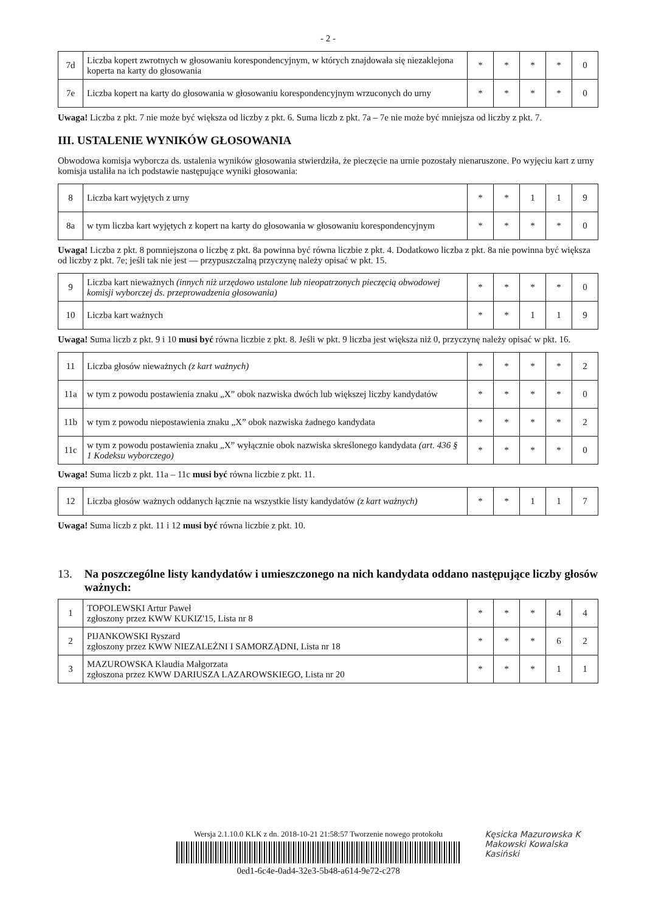- 2 -
| 7d | Liczba kopert zwrotnych w głosowaniu korespondencyjnym, w których znajdowała się niezaklejona koperta na karty do głosowania | * | * | * | * | 0 |
| 7e | Liczba kopert na karty do głosowania w głosowaniu korespondencyjnym wrzuconych do urny | * | * | * | * | 0 |
Uwaga! Liczba z pkt. 7 nie może być większa od liczby z pkt. 6. Suma liczb z pkt. 7a – 7e nie może być mniejsza od liczby z pkt. 7.
III. USTALENIE WYNIKÓW GŁOSOWANIA
Obwodowa komisja wyborcza ds. ustalenia wyników głosowania stwierdziła, że pieczęcie na urnie pozostały nienaruszone. Po wyjęciu kart z urny komisja ustaliła na ich podstawie następujące wyniki głosowania:
| 8 | Liczba kart wyjętych z urny | * | * | 1 | 1 | 9 |
| 8a | w tym liczba kart wyjętych z kopert na karty do głosowania w głosowaniu korespondencyjnym | * | * | * | * | 0 |
Uwaga! Liczba z pkt. 8 pomniejszona o liczbę z pkt. 8a powinna być równa liczbie z pkt. 4. Dodatkowo liczba z pkt. 8a nie powinna być większa od liczby z pkt. 7e; jeśli tak nie jest — przypuszczalną przyczynę należy opisać w pkt. 15.
| 9 | Liczba kart nieważnych (innych niż urzędowo ustalone lub nieopatrzonych pieczęcią obwodowej komisji wyborczej ds. przeprowadzenia głosowania) | * | * | * | * | 0 |
| 10 | Liczba kart ważnych | * | * | 1 | 1 | 9 |
Uwaga! Suma liczb z pkt. 9 i 10 musi być równa liczbie z pkt. 8. Jeśli w pkt. 9 liczba jest większa niż 0, przyczynę należy opisać w pkt. 16.
| 11 | Liczba głosów nieważnych (z kart ważnych) | * | * | * | * | 2 |
| 11a | w tym z powodu postawienia znaku „X” obok nazwiska dwóch lub większej liczby kandydatów | * | * | * | * | 0 |
| 11b | w tym z powodu niepostawienia znaku „X” obok nazwiska żadnego kandydata | * | * | * | * | 2 |
| 11c | w tym z powodu postawienia znaku „X” wyłącznie obok nazwiska skreślonego kandydata (art. 436 § 1 Kodeksu wyborczego) | * | * | * | * | 0 |
Uwaga! Suma liczb z pkt. 11a – 11c musi być równa liczbie z pkt. 11.
| 12 | Liczba głosów ważnych oddanych łącznie na wszystkie listy kandydatów (z kart ważnych) | * | * | 1 | 1 | 7 |
Uwaga! Suma liczb z pkt. 11 i 12 musi być równa liczbie z pkt. 10.
13. Na poszczególne listy kandydatów i umieszczonego na nich kandydata oddano następujące liczby głosów ważnych:
| 1 | TOPOLEWSKI Artur Paweł zgłoszony przez KWW KUKIZ'15, Lista nr 8 | * | * | * | 4 | 4 |
| 2 | PIJANKOWSKI Ryszard zgłoszony przez KWW NIEZALEŻNI I SAMORZĄDNI, Lista nr 18 | * | * | * | 6 | 2 |
| 3 | MAZUROWSKA Klaudia Małgorzata zgłoszona przez KWW DARIUSZA LAZAROWSKIEGO, Lista nr 20 | * | * | * | 1 | 1 |
Wersja 2.1.10.0 KLK z dn. 2018-10-21 21:58:57 Tworzenie nowego protokołu
0ed1-6c4e-0ad4-32e3-5b48-a614-9e72-c278
Kęsicka Mazurowska K Makowski Kowalska Kasiński